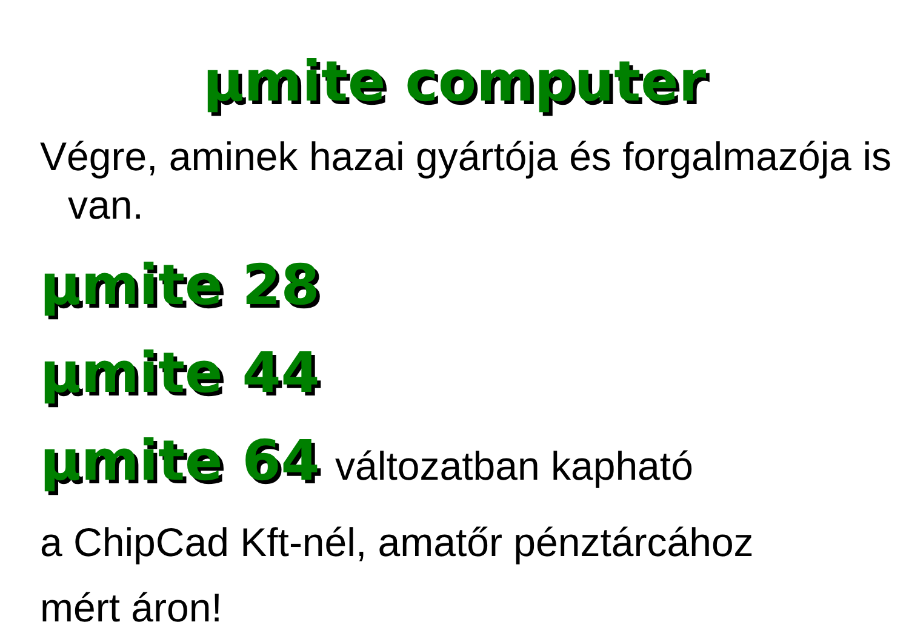µmite computer
Végre, aminek hazai gyártója és forgalmazója is van.
µmite 28
µmite 44
µmite 64 változatban kapható
a ChipCad Kft-nél, amatőr pénztárcához
mért áron!